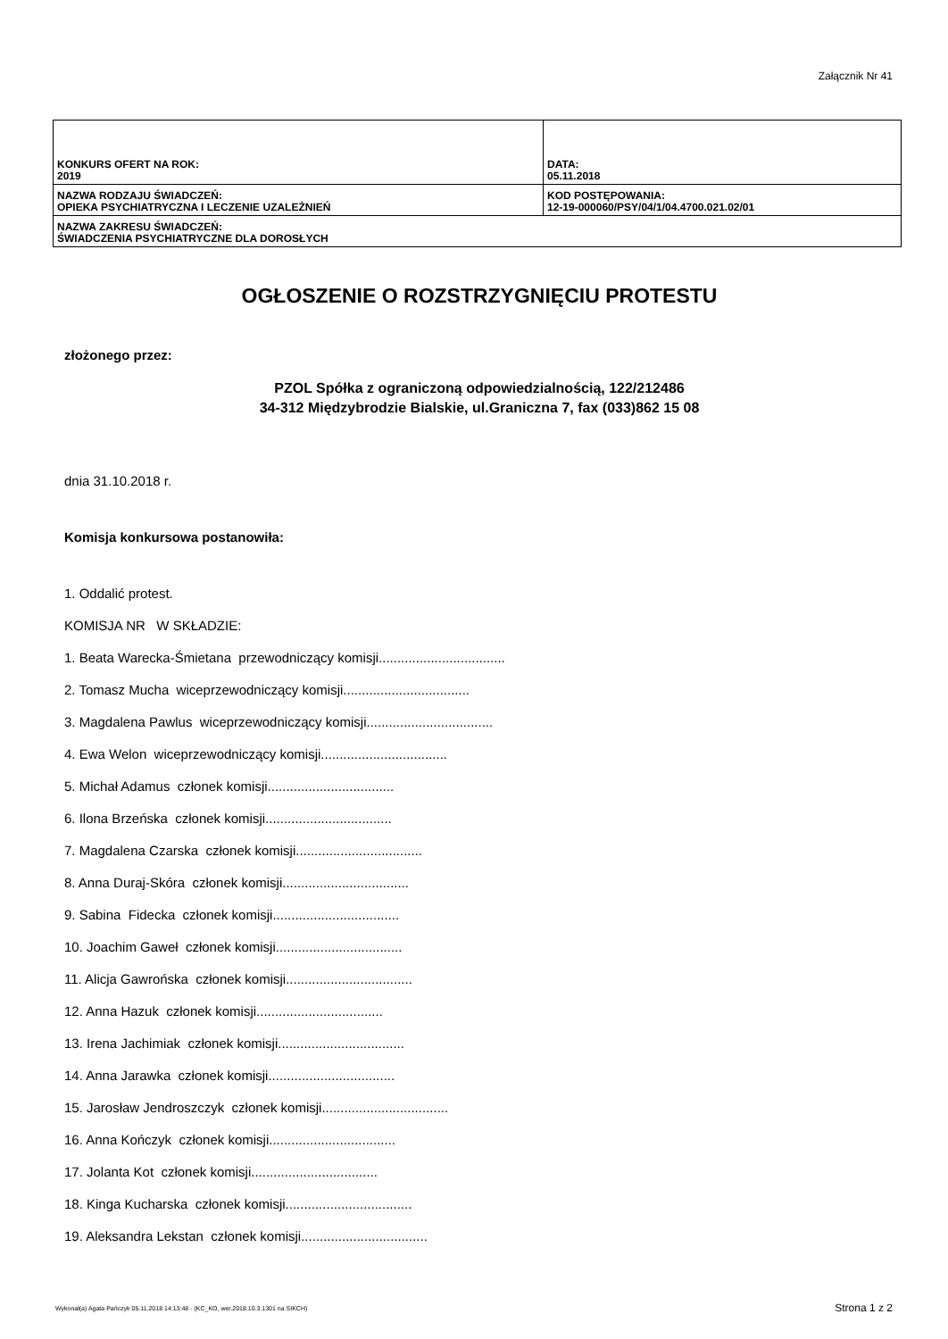Załącznik Nr 41
| KONKURS OFERT NA ROK: 2019 | DATA: 05.11.2018 |
| NAZWA RODZAJU ŚWIADCZEŃ: OPIEKA PSYCHIATRYCZNA I LECZENIE UZALEŻNIEŃ | KOD POSTĘPOWANIA: 12-19-000060/PSY/04/1/04.4700.021.02/01 |
| NAZWA ZAKRESU ŚWIADCZEŃ: ŚWIADCZENIA PSYCHIATRYCZNE DLA DOROSŁYCH | |
OGŁOSZENIE O ROZSTRZYGNIĘCIU PROTESTU
złożonego przez:
PZOL Spółka z ograniczoną odpowiedzialnością, 122/212486
34-312 Międzybrodzie Bialskie, ul.Graniczna 7, fax (033)862 15 08
dnia 31.10.2018 r.
Komisja konkursowa postanowiła:
1. Oddalić protest.
KOMISJA NR W SKŁADZIE:
1. Beata Warecka-Śmietana przewodniczący komisji..................................
2. Tomasz Mucha wiceprzewodniczący komisji..................................
3. Magdalena Pawlus wiceprzewodniczący komisji..................................
4. Ewa Welon wiceprzewodniczący komisji..................................
5. Michał Adamus członek komisji..................................
6. Ilona Brzeńska członek komisji..................................
7. Magdalena Czarska członek komisji..................................
8. Anna Duraj-Skóra członek komisji..................................
9. Sabina Fidecka członek komisji..................................
10. Joachim Gaweł członek komisji..................................
11. Alicja Gawrońska członek komisji..................................
12. Anna Hazuk członek komisji..................................
13. Irena Jachimiak członek komisji..................................
14. Anna Jarawka członek komisji..................................
15. Jarosław Jendroszczyk członek komisji..................................
16. Anna Kończyk członek komisji..................................
17. Jolanta Kot członek komisji..................................
18. Kinga Kucharska członek komisji..................................
19. Aleksandra Lekstan członek komisji..................................
Wykonał(a) Agata Pańczyk 05.11.2018 14:13:48 - (KC_KO, wer.2018.10.3.1301 na SIKCH)
Strona 1 z 2